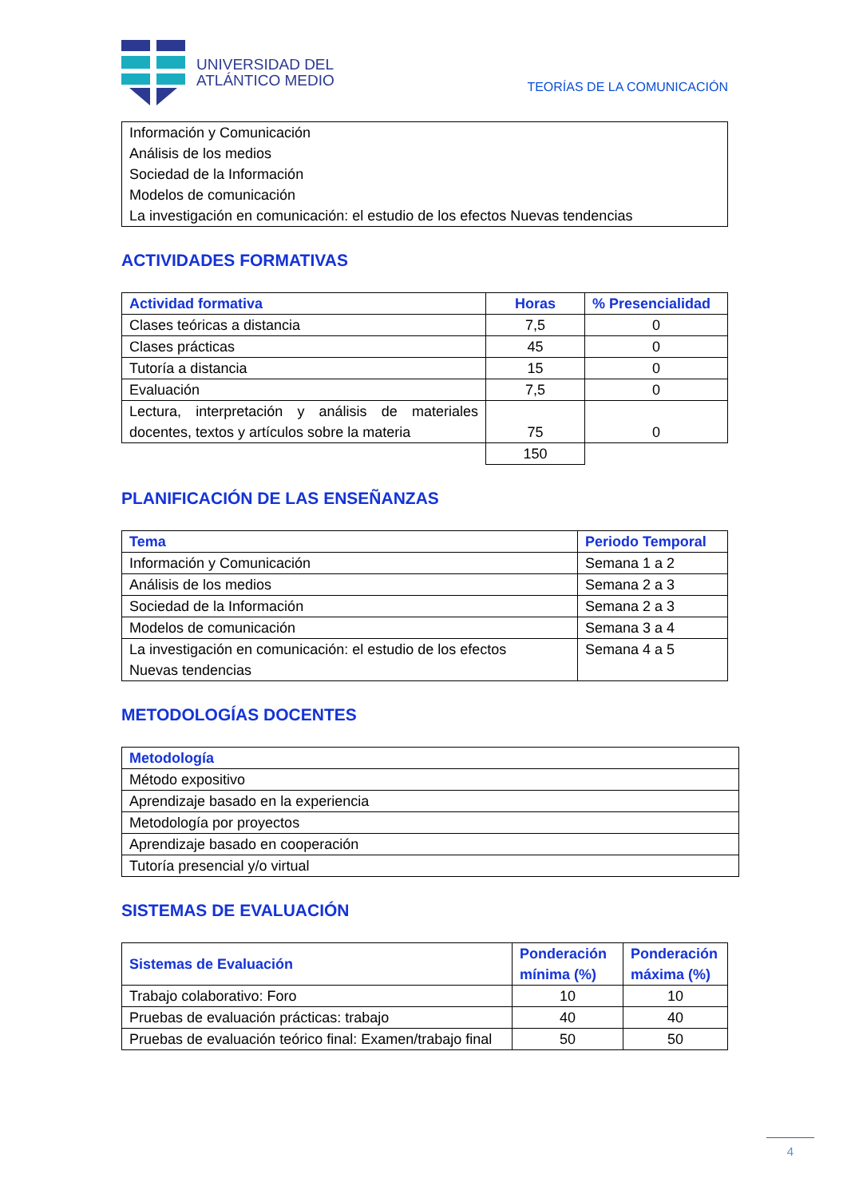UNIVERSIDAD DEL
ATLÁNTICO MEDIO
TEORÍAS DE LA COMUNICACIÓN
| Información y Comunicación Análisis de los medios Sociedad de la Información Modelos de comunicación La investigación en comunicación: el estudio de los efectos Nuevas tendencias |
ACTIVIDADES FORMATIVAS
| Actividad formativa | Horas | % Presencialidad |
| --- | --- | --- |
| Clases teóricas a distancia | 7,5 | 0 |
| Clases prácticas | 45 | 0 |
| Tutoría a distancia | 15 | 0 |
| Evaluación | 7,5 | 0 |
| Lectura, interpretación y análisis de materiales docentes, textos y artículos sobre la materia | 75 | 0 |
| | 150 | |
PLANIFICACIÓN DE LAS ENSEÑANZAS
| Tema | Periodo Temporal |
| --- | --- |
| Información y Comunicación | Semana 1 a 2 |
| Análisis de los medios | Semana 2 a 3 |
| Sociedad de la Información | Semana 2 a 3 |
| Modelos de comunicación | Semana 3 a 4 |
| La investigación en comunicación: el estudio de los efectos Nuevas tendencias | Semana 4 a 5 |
METODOLOGÍAS DOCENTES
| Metodología |
| --- |
| Método expositivo |
| Aprendizaje basado en la experiencia |
| Metodología por proyectos |
| Aprendizaje basado en cooperación |
| Tutoría presencial y/o virtual |
SISTEMAS DE EVALUACIÓN
| Sistemas de Evaluación | Ponderación mínima (%) | Ponderación máxima (%) |
| --- | --- | --- |
| Trabajo colaborativo: Foro | 10 | 10 |
| Pruebas de evaluación prácticas: trabajo | 40 | 40 |
| Pruebas de evaluación teórico final: Examen/trabajo final | 50 | 50 |
4